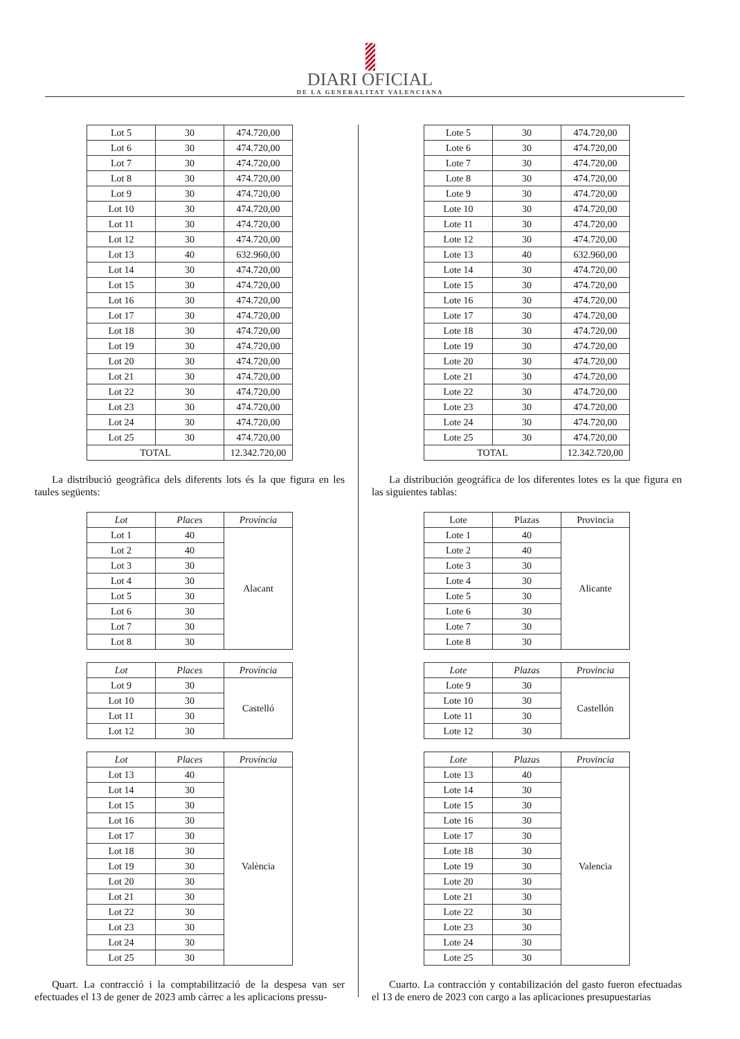DIARI OFICIAL
DE LA GENERALITAT VALENCIANA
| Lot 5 | 30 | 474.720,00 |
| Lot 6 | 30 | 474.720,00 |
| Lot 7 | 30 | 474.720,00 |
| Lot 8 | 30 | 474.720,00 |
| Lot 9 | 30 | 474.720,00 |
| Lot 10 | 30 | 474.720,00 |
| Lot 11 | 30 | 474.720,00 |
| Lot 12 | 30 | 474.720,00 |
| Lot 13 | 40 | 632.960,00 |
| Lot 14 | 30 | 474.720,00 |
| Lot 15 | 30 | 474.720,00 |
| Lot 16 | 30 | 474.720,00 |
| Lot 17 | 30 | 474.720,00 |
| Lot 18 | 30 | 474.720,00 |
| Lot 19 | 30 | 474.720,00 |
| Lot 20 | 30 | 474.720,00 |
| Lot 21 | 30 | 474.720,00 |
| Lot 22 | 30 | 474.720,00 |
| Lot 23 | 30 | 474.720,00 |
| Lot 24 | 30 | 474.720,00 |
| Lot 25 | 30 | 474.720,00 |
| TOTAL | | 12.342.720,00 |
La distribució geogràfica dels diferents lots és la que figura en les taules següents:
| Lot | Places | Província |
| --- | --- | --- |
| Lot 1 | 40 | Alacant |
| Lot 2 | 40 | |
| Lot 3 | 30 | |
| Lot 4 | 30 | |
| Lot 5 | 30 | |
| Lot 6 | 30 | |
| Lot 7 | 30 | |
| Lot 8 | 30 | |
| Lot | Places | Província |
| --- | --- | --- |
| Lot 9 | 30 | Castelló |
| Lot 10 | 30 | |
| Lot 11 | 30 | |
| Lot 12 | 30 | |
| Lot | Places | Província |
| --- | --- | --- |
| Lot 13 | 40 | València |
| Lot 14 | 30 | |
| Lot 15 | 30 | |
| Lot 16 | 30 | |
| Lot 17 | 30 | |
| Lot 18 | 30 | |
| Lot 19 | 30 | |
| Lot 20 | 30 | |
| Lot 21 | 30 | |
| Lot 22 | 30 | |
| Lot 23 | 30 | |
| Lot 24 | 30 | |
| Lot 25 | 30 | |
Quart. La contracció i la comptabilització de la despesa van ser efectuades el 13 de gener de 2023 amb càrrec a les aplicacions pressu-
| Lote 5 | 30 | 474.720,00 |
| Lote 6 | 30 | 474.720,00 |
| Lote 7 | 30 | 474.720,00 |
| Lote 8 | 30 | 474.720,00 |
| Lote 9 | 30 | 474.720,00 |
| Lote 10 | 30 | 474.720,00 |
| Lote 11 | 30 | 474.720,00 |
| Lote 12 | 30 | 474.720,00 |
| Lote 13 | 40 | 632.960,00 |
| Lote 14 | 30 | 474.720,00 |
| Lote 15 | 30 | 474.720,00 |
| Lote 16 | 30 | 474.720,00 |
| Lote 17 | 30 | 474.720,00 |
| Lote 18 | 30 | 474.720,00 |
| Lote 19 | 30 | 474.720,00 |
| Lote 20 | 30 | 474.720,00 |
| Lote 21 | 30 | 474.720,00 |
| Lote 22 | 30 | 474.720,00 |
| Lote 23 | 30 | 474.720,00 |
| Lote 24 | 30 | 474.720,00 |
| Lote 25 | 30 | 474.720,00 |
| TOTAL | | 12.342.720,00 |
La distribución geográfica de los diferentes lotes es la que figura en las siguientes tablas:
| Lote | Plazas | Provincia |
| --- | --- | --- |
| Lote 1 | 40 | Alicante |
| Lote 2 | 40 | |
| Lote 3 | 30 | |
| Lote 4 | 30 | |
| Lote 5 | 30 | |
| Lote 6 | 30 | |
| Lote 7 | 30 | |
| Lote 8 | 30 | |
| Lote | Plazas | Provincia |
| --- | --- | --- |
| Lote 9 | 30 | Castellón |
| Lote 10 | 30 | |
| Lote 11 | 30 | |
| Lote 12 | 30 | |
| Lote | Plazas | Provincia |
| --- | --- | --- |
| Lote 13 | 40 | Valencia |
| Lote 14 | 30 | |
| Lote 15 | 30 | |
| Lote 16 | 30 | |
| Lote 17 | 30 | |
| Lote 18 | 30 | |
| Lote 19 | 30 | |
| Lote 20 | 30 | |
| Lote 21 | 30 | |
| Lote 22 | 30 | |
| Lote 23 | 30 | |
| Lote 24 | 30 | |
| Lote 25 | 30 | |
Cuarto. La contracción y contabilización del gasto fueron efectuadas el 13 de enero de 2023 con cargo a las aplicaciones presupuestarias